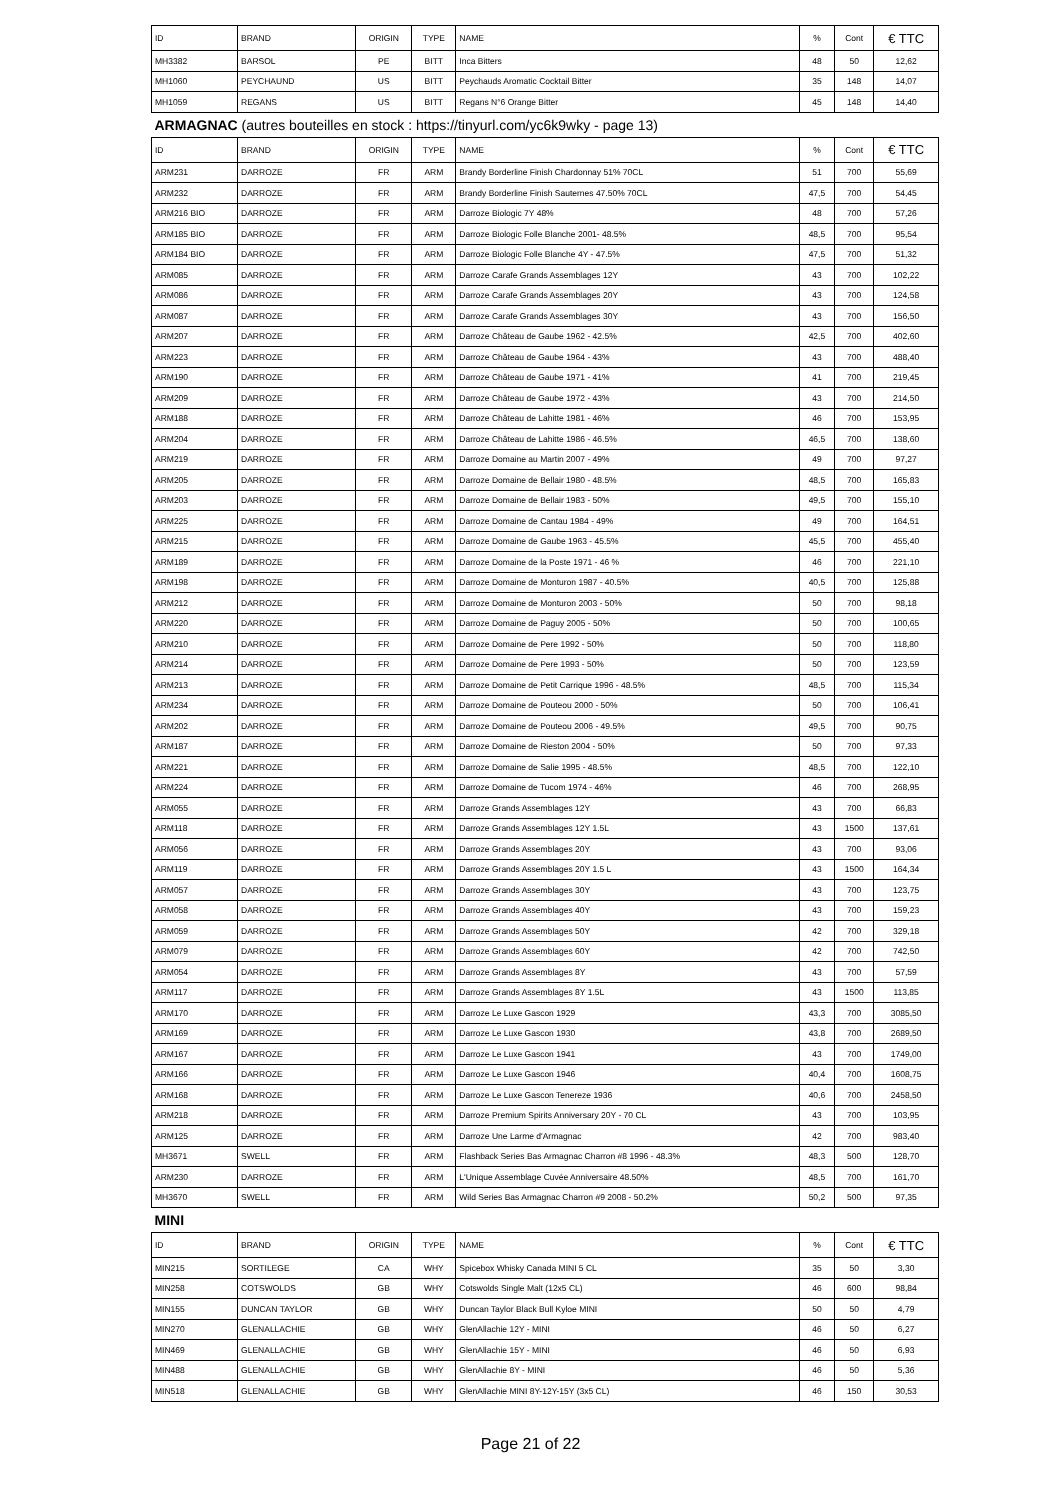| ID | BRAND | ORIGIN | TYPE | NAME | % | Cont | € TTC |
| --- | --- | --- | --- | --- | --- | --- | --- |
| MH3382 | BARSOL | PE | BITT | Inca Bitters | 48 | 50 | 12,62 |
| MH1060 | PEYCHAUND | US | BITT | Peychauds Aromatic Cocktail Bitter | 35 | 148 | 14,07 |
| MH1059 | REGANS | US | BITT | Regans N°6 Orange Bitter | 45 | 148 | 14,40 |
| ARMAGNAC (autres bouteilles en stock : https://tinyurl.com/yc6k9wky - page 13) | | | | | | | |
| ID | BRAND | ORIGIN | TYPE | NAME | % | Cont | € TTC |
| ARM231 | DARROZE | FR | ARM | Brandy Borderline Finish Chardonnay 51% 70CL | 51 | 700 | 55,69 |
| ARM232 | DARROZE | FR | ARM | Brandy Borderline Finish Sauternes 47.50% 70CL | 47,5 | 700 | 54,45 |
| ARM216 BIO | DARROZE | FR | ARM | Darroze Biologic 7Y 48% | 48 | 700 | 57,26 |
| ARM185 BIO | DARROZE | FR | ARM | Darroze Biologic Folle Blanche 2001- 48.5% | 48,5 | 700 | 95,54 |
| ARM184 BIO | DARROZE | FR | ARM | Darroze Biologic Folle Blanche 4Y - 47.5% | 47,5 | 700 | 51,32 |
| ARM085 | DARROZE | FR | ARM | Darroze Carafe Grands Assemblages 12Y | 43 | 700 | 102,22 |
| ARM086 | DARROZE | FR | ARM | Darroze Carafe Grands Assemblages 20Y | 43 | 700 | 124,58 |
| ARM087 | DARROZE | FR | ARM | Darroze Carafe Grands Assemblages 30Y | 43 | 700 | 156,50 |
| ARM207 | DARROZE | FR | ARM | Darroze Château de Gaube 1962 - 42.5% | 42,5 | 700 | 402,60 |
| ARM223 | DARROZE | FR | ARM | Darroze Château de Gaube 1964 - 43% | 43 | 700 | 488,40 |
| ARM190 | DARROZE | FR | ARM | Darroze Château de Gaube 1971 - 41% | 41 | 700 | 219,45 |
| ARM209 | DARROZE | FR | ARM | Darroze Château de Gaube 1972 - 43% | 43 | 700 | 214,50 |
| ARM188 | DARROZE | FR | ARM | Darroze Château de Lahitte 1981 - 46% | 46 | 700 | 153,95 |
| ARM204 | DARROZE | FR | ARM | Darroze Château de Lahitte 1986 - 46.5% | 46,5 | 700 | 138,60 |
| ARM219 | DARROZE | FR | ARM | Darroze Domaine au Martin 2007 - 49% | 49 | 700 | 97,27 |
| ARM205 | DARROZE | FR | ARM | Darroze Domaine de Bellair 1980 - 48.5% | 48,5 | 700 | 165,83 |
| ARM203 | DARROZE | FR | ARM | Darroze Domaine de Bellair 1983 - 50% | 49,5 | 700 | 155,10 |
| ARM225 | DARROZE | FR | ARM | Darroze Domaine de Cantau 1984 - 49% | 49 | 700 | 164,51 |
| ARM215 | DARROZE | FR | ARM | Darroze Domaine de Gaube 1963 - 45.5% | 45,5 | 700 | 455,40 |
| ARM189 | DARROZE | FR | ARM | Darroze Domaine de la Poste 1971 - 46 % | 46 | 700 | 221,10 |
| ARM198 | DARROZE | FR | ARM | Darroze Domaine de Monturon 1987 - 40.5% | 40,5 | 700 | 125,88 |
| ARM212 | DARROZE | FR | ARM | Darroze Domaine de Monturon 2003 - 50% | 50 | 700 | 98,18 |
| ARM220 | DARROZE | FR | ARM | Darroze Domaine de Paguy 2005 - 50% | 50 | 700 | 100,65 |
| ARM210 | DARROZE | FR | ARM | Darroze Domaine de Pere 1992 - 50% | 50 | 700 | 118,80 |
| ARM214 | DARROZE | FR | ARM | Darroze Domaine de Pere 1993 - 50% | 50 | 700 | 123,59 |
| ARM213 | DARROZE | FR | ARM | Darroze Domaine de Petit Carrique 1996 - 48.5% | 48,5 | 700 | 115,34 |
| ARM234 | DARROZE | FR | ARM | Darroze Domaine de Pouteou 2000 - 50% | 50 | 700 | 106,41 |
| ARM202 | DARROZE | FR | ARM | Darroze Domaine de Pouteou 2006 - 49.5% | 49,5 | 700 | 90,75 |
| ARM187 | DARROZE | FR | ARM | Darroze Domaine de Rieston 2004 - 50% | 50 | 700 | 97,33 |
| ARM221 | DARROZE | FR | ARM | Darroze Domaine de Salie 1995 - 48.5% | 48,5 | 700 | 122,10 |
| ARM224 | DARROZE | FR | ARM | Darroze Domaine de Tucom 1974 - 46% | 46 | 700 | 268,95 |
| ARM055 | DARROZE | FR | ARM | Darroze Grands Assemblages 12Y | 43 | 700 | 66,83 |
| ARM118 | DARROZE | FR | ARM | Darroze Grands Assemblages 12Y 1.5L | 43 | 1500 | 137,61 |
| ARM056 | DARROZE | FR | ARM | Darroze Grands Assemblages 20Y | 43 | 700 | 93,06 |
| ARM119 | DARROZE | FR | ARM | Darroze Grands Assemblages 20Y 1.5 L | 43 | 1500 | 164,34 |
| ARM057 | DARROZE | FR | ARM | Darroze Grands Assemblages 30Y | 43 | 700 | 123,75 |
| ARM058 | DARROZE | FR | ARM | Darroze Grands Assemblages 40Y | 43 | 700 | 159,23 |
| ARM059 | DARROZE | FR | ARM | Darroze Grands Assemblages 50Y | 42 | 700 | 329,18 |
| ARM079 | DARROZE | FR | ARM | Darroze Grands Assemblages 60Y | 42 | 700 | 742,50 |
| ARM054 | DARROZE | FR | ARM | Darroze Grands Assemblages 8Y | 43 | 700 | 57,59 |
| ARM117 | DARROZE | FR | ARM | Darroze Grands Assemblages 8Y 1.5L | 43 | 1500 | 113,85 |
| ARM170 | DARROZE | FR | ARM | Darroze Le Luxe Gascon 1929 | 43,3 | 700 | 3085,50 |
| ARM169 | DARROZE | FR | ARM | Darroze Le Luxe Gascon 1930 | 43,8 | 700 | 2689,50 |
| ARM167 | DARROZE | FR | ARM | Darroze Le Luxe Gascon 1941 | 43 | 700 | 1749,00 |
| ARM166 | DARROZE | FR | ARM | Darroze Le Luxe Gascon 1946 | 40,4 | 700 | 1608,75 |
| ARM168 | DARROZE | FR | ARM | Darroze Le Luxe Gascon Tenereze 1936 | 40,6 | 700 | 2458,50 |
| ARM218 | DARROZE | FR | ARM | Darroze Premium Spirits Anniversary 20Y - 70 CL | 43 | 700 | 103,95 |
| ARM125 | DARROZE | FR | ARM | Darroze Une Larme d'Armagnac | 42 | 700 | 983,40 |
| MH3671 | SWELL | FR | ARM | Flashback Series Bas Armagnac Charron #8 1996 - 48.3% | 48,3 | 500 | 128,70 |
| ARM230 | DARROZE | FR | ARM | L'Unique Assemblage Cuvée Anniversaire 48.50% | 48,5 | 700 | 161,70 |
| MH3670 | SWELL | FR | ARM | Wild Series Bas Armagnac Charron #9 2008 - 50.2% | 50,2 | 500 | 97,35 |
| MINI | | | | | | | |
| ID | BRAND | ORIGIN | TYPE | NAME | % | Cont | € TTC |
| MIN215 | SORTILEGE | CA | WHY | Spicebox Whisky Canada MINI 5 CL | 35 | 50 | 3,30 |
| MIN258 | COTSWOLDS | GB | WHY | Cotswolds Single Malt (12x5 CL) | 46 | 600 | 98,84 |
| MIN155 | DUNCAN TAYLOR | GB | WHY | Duncan Taylor Black Bull Kyloe MINI | 50 | 50 | 4,79 |
| MIN270 | GLENALLACHIE | GB | WHY | GlenAllachie 12Y - MINI | 46 | 50 | 6,27 |
| MIN469 | GLENALLACHIE | GB | WHY | GlenAllachie 15Y - MINI | 46 | 50 | 6,93 |
| MIN488 | GLENALLACHIE | GB | WHY | GlenAllachie 8Y - MINI | 46 | 50 | 5,36 |
| MIN518 | GLENALLACHIE | GB | WHY | GlenAllachie MINI 8Y-12Y-15Y (3x5 CL) | 46 | 150 | 30,53 |
Page 21 of 22